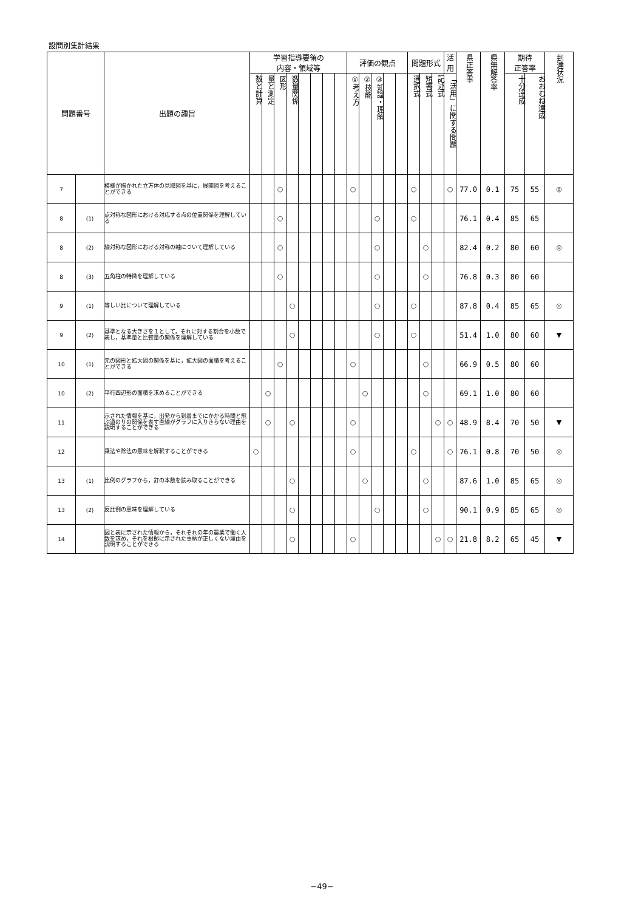設問別集計結果
| 問題番号 | | 出題の趣旨 | 学習指導要領の 内容・領域等 | | | | | | | | 評価の観点 | | | | | 問題形式 | | | 活 用 | 県正答率 | 県無解答率 | 期待 正答率 | | 到達状況 |
| --- | --- | --- | --- | --- | --- | --- | --- | --- | --- | --- | --- | --- | --- | --- | --- | --- | --- | --- | --- | --- | --- | --- | --- | --- |
| | | | 数と計算 | 量と測定 | 図形 | 数量関係 | | | | | ①考え方 | ②技能 | ③知識・理解 | | | 選択式 | 短答式 | 記述式 | 「活用」に関する問題 | | | 十分達成 | おおむね達成 | |
| 7 | | 模様が描かれた立方体の見取図を基に，展開図を考えることができる | | | ○ | | | | | | ○ | | | | | ○ | | | ○ | 77.0 | 0.1 | 75 | 55 | ◎ |
| 8 | (1) | 点対称な図形における対応する点の位置関係を理解している | | | ○ | | | | | | | | ○ | | | ○ | | | | 76.1 | 0.4 | 85 | 65 | |
| 8 | (2) | 線対称な図形における対称の軸について理解している | | | ○ | | | | | | | | ○ | | | | ○ | | | 82.4 | 0.2 | 80 | 60 | ◎ |
| 8 | (3) | 五角柱の特徴を理解している | | | ○ | | | | | | | | ○ | | | | ○ | | | 76.8 | 0.3 | 80 | 60 | |
| 9 | (1) | 等しい比について理解している | | | | ○ | | | | | | | ○ | | | ○ | | | | 87.8 | 0.4 | 85 | 65 | ◎ |
| 9 | (2) | 基準となる大きさを１として，それに対する割合を小数で表し，基準量と比較量の関係を理解している | | | | ○ | | | | | | | ○ | | | ○ | | | | 51.4 | 1.0 | 80 | 60 | ▼ |
| 10 | (1) | 元の図形と拡大図の関係を基に，拡大図の面積を考えることができる | | | ○ | | | | | | ○ | | | | | | ○ | | | 66.9 | 0.5 | 80 | 60 | |
| 10 | (2) | 平行四辺形の面積を求めることができる | | ○ | | | | | | | | ○ | | | | | ○ | | | 69.1 | 1.0 | 80 | 60 | |
| 11 | | 示された情報を基に，出発から到着までにかかる時間と飛ぶ道のりの関係を表す直線がグラフに入りきらない理由を説明することができる | | ○ | | ○ | | | | | ○ | | | | | | | ○ | ○ | 48.9 | 8.4 | 70 | 50 | ▼ |
| 12 | | 乗法や除法の意味を解釈することができる | ○ | | | | | | | | ○ | | | | | ○ | | | ○ | 76.1 | 0.8 | 70 | 50 | ◎ |
| 13 | (1) | 比例のグラフから，釘の本数を読み取ることができる | | | | ○ | | | | | | ○ | | | | | ○ | | | 87.6 | 1.0 | 85 | 65 | ◎ |
| 13 | (2) | 反比例の意味を理解している | | | | ○ | | | | | | | ○ | | | | ○ | | | 90.1 | 0.9 | 85 | 65 | ◎ |
| 14 | | 図と表に示された情報から，それぞれの年の農業で働く人数を求め，それを根拠に示された事柄が正しくない理由を説明することができる | | | | ○ | | | | | ○ | | | | | | | ○ | ○ | 21.8 | 8.2 | 65 | 45 | ▼ |
−49−